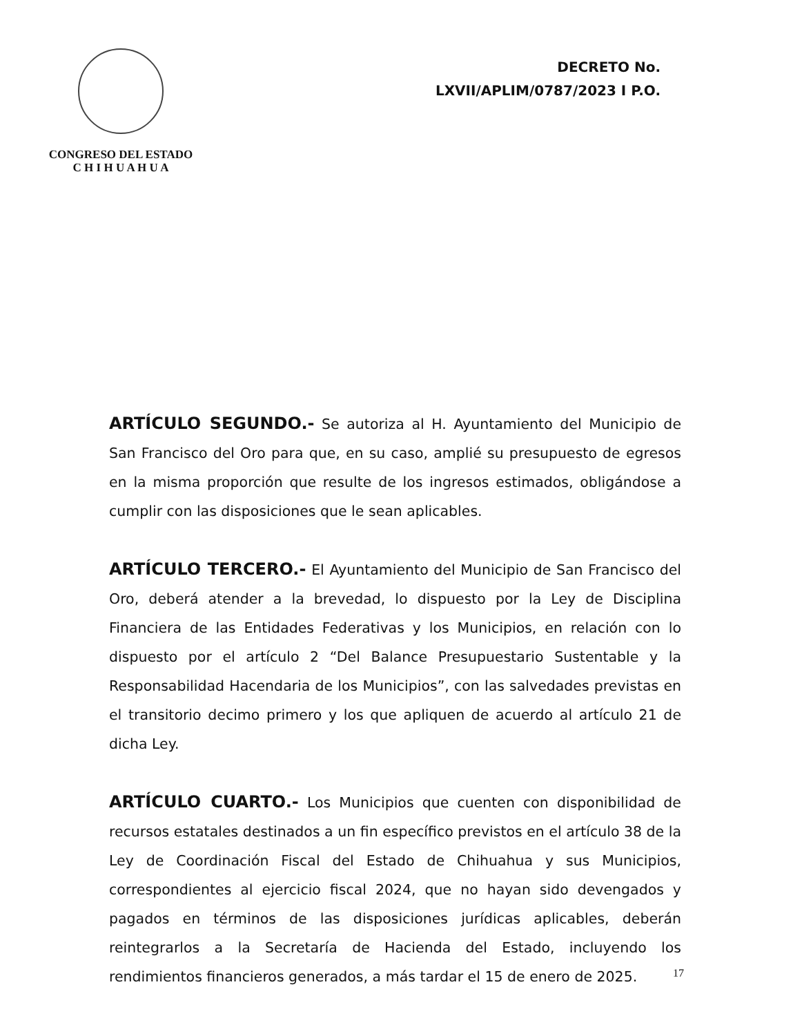CONGRESO DEL ESTADO
C H I H U A H U A
DECRETO No.
LXVII/APLIM/0787/2023 I P.O.
ARTÍCULO SEGUNDO.- Se autoriza al H. Ayuntamiento del Municipio de San Francisco del Oro para que, en su caso, amplié su presupuesto de egresos en la misma proporción que resulte de los ingresos estimados, obligándose a cumplir con las disposiciones que le sean aplicables.
ARTÍCULO TERCERO.- El Ayuntamiento del Municipio de San Francisco del Oro, deberá atender a la brevedad, lo dispuesto por la Ley de Disciplina Financiera de las Entidades Federativas y los Municipios, en relación con lo dispuesto por el artículo 2 “Del Balance Presupuestario Sustentable y la Responsabilidad Hacendaria de los Municipios”, con las salvedades previstas en el transitorio decimo primero y los que apliquen de acuerdo al artículo 21 de dicha Ley.
ARTÍCULO CUARTO.- Los Municipios que cuenten con disponibilidad de recursos estatales destinados a un fin específico previstos en el artículo 38 de la Ley de Coordinación Fiscal del Estado de Chihuahua y sus Municipios, correspondientes al ejercicio fiscal 2024, que no hayan sido devengados y pagados en términos de las disposiciones jurídicas aplicables, deberán reintegrarlos a la Secretaría de Hacienda del Estado, incluyendo los rendimientos financieros generados, a más tardar el 15 de enero de 2025.
17